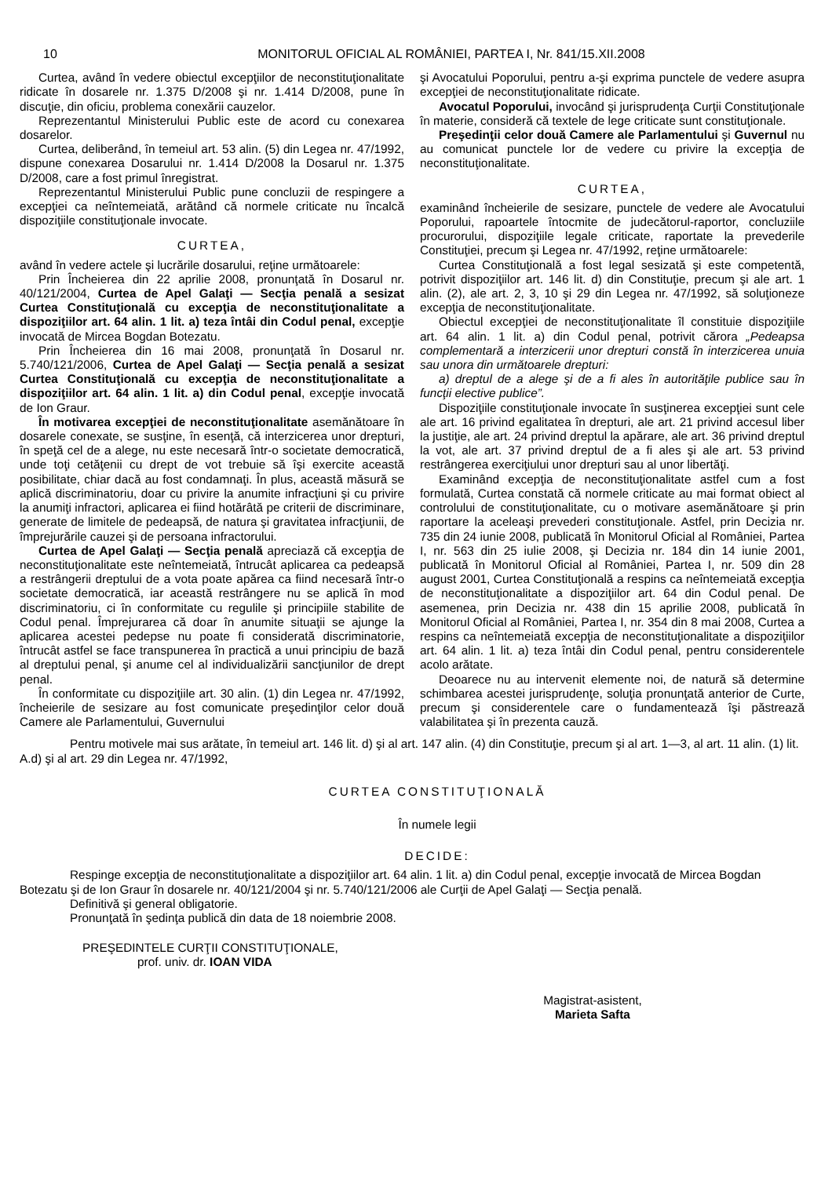10 MONITORUL OFICIAL AL ROMÂNIEI, PARTEA I, Nr. 841/15.XII.2008
Curtea, având în vedere obiectul excepţiilor de neconstituţionalitate ridicate în dosarele nr. 1.375 D/2008 şi nr. 1.414 D/2008, pune în discuţie, din oficiu, problema conexării cauzelor.
Reprezentantul Ministerului Public este de acord cu conexarea dosarelor.
Curtea, deliberând, în temeiul art. 53 alin. (5) din Legea nr. 47/1992, dispune conexarea Dosarului nr. 1.414 D/2008 la Dosarul nr. 1.375 D/2008, care a fost primul înregistrat.
Reprezentantul Ministerului Public pune concluzii de respingere a excepţiei ca neîntemeiată, arătând că normele criticate nu încalcă dispoziţiile constituţionale invocate.
CURTEA,
având în vedere actele şi lucrările dosarului, reţine următoarele:
Prin Încheierea din 22 aprilie 2008, pronunţată în Dosarul nr. 40/121/2004, Curtea de Apel Galaţi — Secţia penală a sesizat Curtea Constituţională cu excepţia de neconstituţionalitate a dispoziţiilor art. 64 alin. 1 lit. a) teza întâi din Codul penal, excepţie invocată de Mircea Bogdan Botezatu.
Prin Încheierea din 16 mai 2008, pronunţată în Dosarul nr. 5.740/121/2006, Curtea de Apel Galaţi — Secţia penală a sesizat Curtea Constituţională cu excepţia de neconstituţionalitate a dispoziţiilor art. 64 alin. 1 lit. a) din Codul penal, excepţie invocată de Ion Graur.
În motivarea excepţiei de neconstituţionalitate asemănătoare în dosarele conexate, se susţine, în esenţă, că interzicerea unor drepturi, în speţă cel de a alege, nu este necesară într-o societate democratică, unde toţi cetăţenii cu drept de vot trebuie să îşi exercite această posibilitate, chiar dacă au fost condamnaţi. În plus, această măsură se aplică discriminatoriu, doar cu privire la anumite infracţiuni şi cu privire la anumiţi infractori, aplicarea ei fiind hotărâtă pe criterii de discriminare, generate de limitele de pedeapsă, de natura şi gravitatea infracţiunii, de împrejurările cauzei şi de persoana infractorului.
Curtea de Apel Galaţi — Secţia penală apreciază că excepţia de neconstituţionalitate este neîntemeiată, întrucât aplicarea ca pedeapsă a restrângerii dreptului de a vota poate apărea ca fiind necesară într-o societate democratică, iar această restrângere nu se aplică în mod discriminatoriu, ci în conformitate cu regulile şi principiile stabilite de Codul penal. Împrejurarea că doar în anumite situaţii se ajunge la aplicarea acestei pedepse nu poate fi considerată discriminatorie, întrucât astfel se face transpunerea în practică a unui principiu de bază al dreptului penal, şi anume cel al individualizării sancţiunilor de drept penal.
În conformitate cu dispoziţiile art. 30 alin. (1) din Legea nr. 47/1992, încheierile de sesizare au fost comunicate preşedinţilor celor două Camere ale Parlamentului, Guvernului
şi Avocatului Poporului, pentru a-şi exprima punctele de vedere asupra excepţiei de neconstituţionalitate ridicate.
Avocatul Poporului, invocând şi jurisprudenţa Curţii Constituţionale în materie, consideră că textele de lege criticate sunt constituţionale.
Preşedinţii celor două Camere ale Parlamentului şi Guvernul nu au comunicat punctele lor de vedere cu privire la excepţia de neconstituţionalitate.
CURTEA,
examinând încheierile de sesizare, punctele de vedere ale Avocatului Poporului, rapoartele întocmite de judecătorul-raportor, concluziile procurorului, dispoziţiile legale criticate, raportate la prevederile Constituţiei, precum şi Legea nr. 47/1992, reţine următoarele:
Curtea Constituţională a fost legal sesizată şi este competentă, potrivit dispoziţiilor art. 146 lit. d) din Constituţie, precum şi ale art. 1 alin. (2), ale art. 2, 3, 10 şi 29 din Legea nr. 47/1992, să soluţioneze excepţia de neconstituţionalitate.
Obiectul excepţiei de neconstituţionalitate îl constituie dispoziţiile art. 64 alin. 1 lit. a) din Codul penal, potrivit cărora „Pedeapsa complementară a interzicerii unor drepturi constă în interzicerea unuia sau unora din următoarele drepturi:
a) dreptul de a alege şi de a fi ales în autorităţile publice sau în funcţii elective publice”.
Dispoziţiile constituţionale invocate în susţinerea excepţiei sunt cele ale art. 16 privind egalitatea în drepturi, ale art. 21 privind accesul liber la justiţie, ale art. 24 privind dreptul la apărare, ale art. 36 privind dreptul la vot, ale art. 37 privind dreptul de a fi ales şi ale art. 53 privind restrângerea exerciţiului unor drepturi sau al unor libertăţi.
Examinând excepţia de neconstituţionalitate astfel cum a fost formulată, Curtea constată că normele criticate au mai format obiect al controlului de constituţionalitate, cu o motivare asemănătoare şi prin raportare la aceleaşi prevederi constituţionale. Astfel, prin Decizia nr. 735 din 24 iunie 2008, publicată în Monitorul Oficial al României, Partea I, nr. 563 din 25 iulie 2008, şi Decizia nr. 184 din 14 iunie 2001, publicată în Monitorul Oficial al României, Partea I, nr. 509 din 28 august 2001, Curtea Constituţională a respins ca neîntemeiată excepţia de neconstituţionalitate a dispoziţiilor art. 64 din Codul penal. De asemenea, prin Decizia nr. 438 din 15 aprilie 2008, publicată în Monitorul Oficial al României, Partea I, nr. 354 din 8 mai 2008, Curtea a respins ca neîntemeiată excepţia de neconstituţionalitate a dispoziţiilor art. 64 alin. 1 lit. a) teza întâi din Codul penal, pentru considerentele acolo arătate.
Deoarece nu au intervenit elemente noi, de natură să determine schimbarea acestei jurisprudenţe, soluţia pronunţată anterior de Curte, precum şi considerentele care o fundamentează îşi păstrează valabilitatea şi în prezenta cauză.
Pentru motivele mai sus arătate, în temeiul art. 146 lit. d) şi al art. 147 alin. (4) din Constituţie, precum şi al art. 1—3, al art. 11 alin. (1) lit. A.d) şi al art. 29 din Legea nr. 47/1992,
CURTEA CONSTITUŢIONALĂ
În numele legii
DECIDE:
Respinge excepţia de neconstituţionalitate a dispoziţiilor art. 64 alin. 1 lit. a) din Codul penal, excepţie invocată de Mircea Bogdan Botezatu şi de Ion Graur în dosarele nr. 40/121/2004 şi nr. 5.740/121/2006 ale Curţii de Apel Galaţi — Secţia penală.
Definitivă şi general obligatorie.
Pronunţată în şedinţa publică din data de 18 noiembrie 2008.
PREŞEDINTELE CURŢII CONSTITUŢIONALE,
prof. univ. dr. IOAN VIDA
Magistrat-asistent,
Marieta Safta